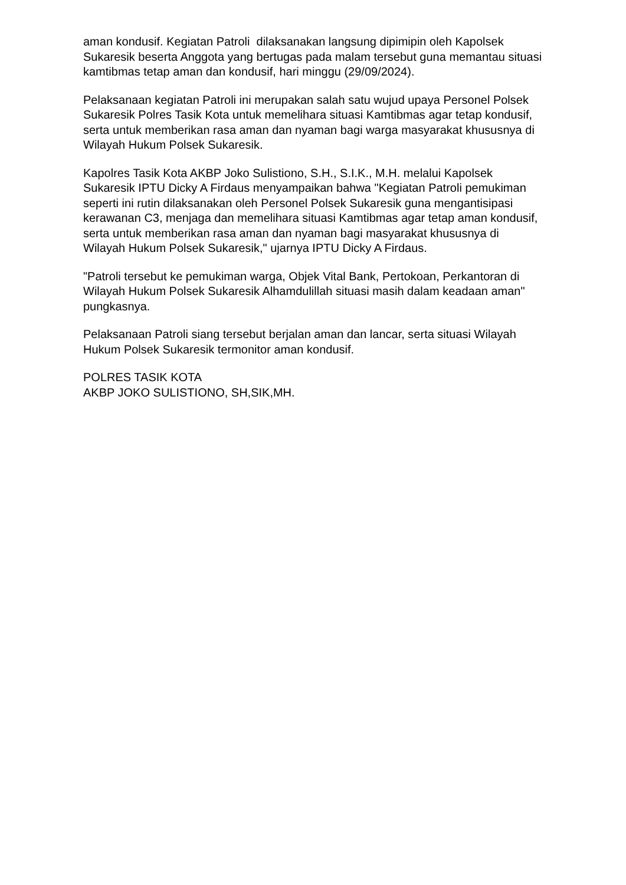aman kondusif. Kegiatan Patroli dilaksanakan langsung dipimipin oleh Kapolsek Sukaresik beserta Anggota yang bertugas pada malam tersebut guna memantau situasi kamtibmas tetap aman dan kondusif, hari minggu (29/09/2024).
Pelaksanaan kegiatan Patroli ini merupakan salah satu wujud upaya Personel Polsek Sukaresik Polres Tasik Kota untuk memelihara situasi Kamtibmas agar tetap kondusif, serta untuk memberikan rasa aman dan nyaman bagi warga masyarakat khususnya di Wilayah Hukum Polsek Sukaresik.
Kapolres Tasik Kota AKBP Joko Sulistiono, S.H., S.I.K., M.H. melalui Kapolsek Sukaresik IPTU Dicky A Firdaus menyampaikan bahwa "Kegiatan Patroli pemukiman seperti ini rutin dilaksanakan oleh Personel Polsek Sukaresik guna mengantisipasi kerawanan C3, menjaga dan memelihara situasi Kamtibmas agar tetap aman kondusif, serta untuk memberikan rasa aman dan nyaman bagi masyarakat khususnya di Wilayah Hukum Polsek Sukaresik," ujarnya IPTU Dicky A Firdaus.
"Patroli tersebut ke pemukiman warga, Objek Vital Bank, Pertokoan, Perkantoran di Wilayah Hukum Polsek Sukaresik Alhamdulillah situasi masih dalam keadaan aman" pungkasnya.
Pelaksanaan Patroli siang tersebut berjalan aman dan lancar, serta situasi Wilayah Hukum Polsek Sukaresik termonitor aman kondusif.
POLRES TASIK KOTA
AKBP JOKO SULISTIONO, SH,SIK,MH.